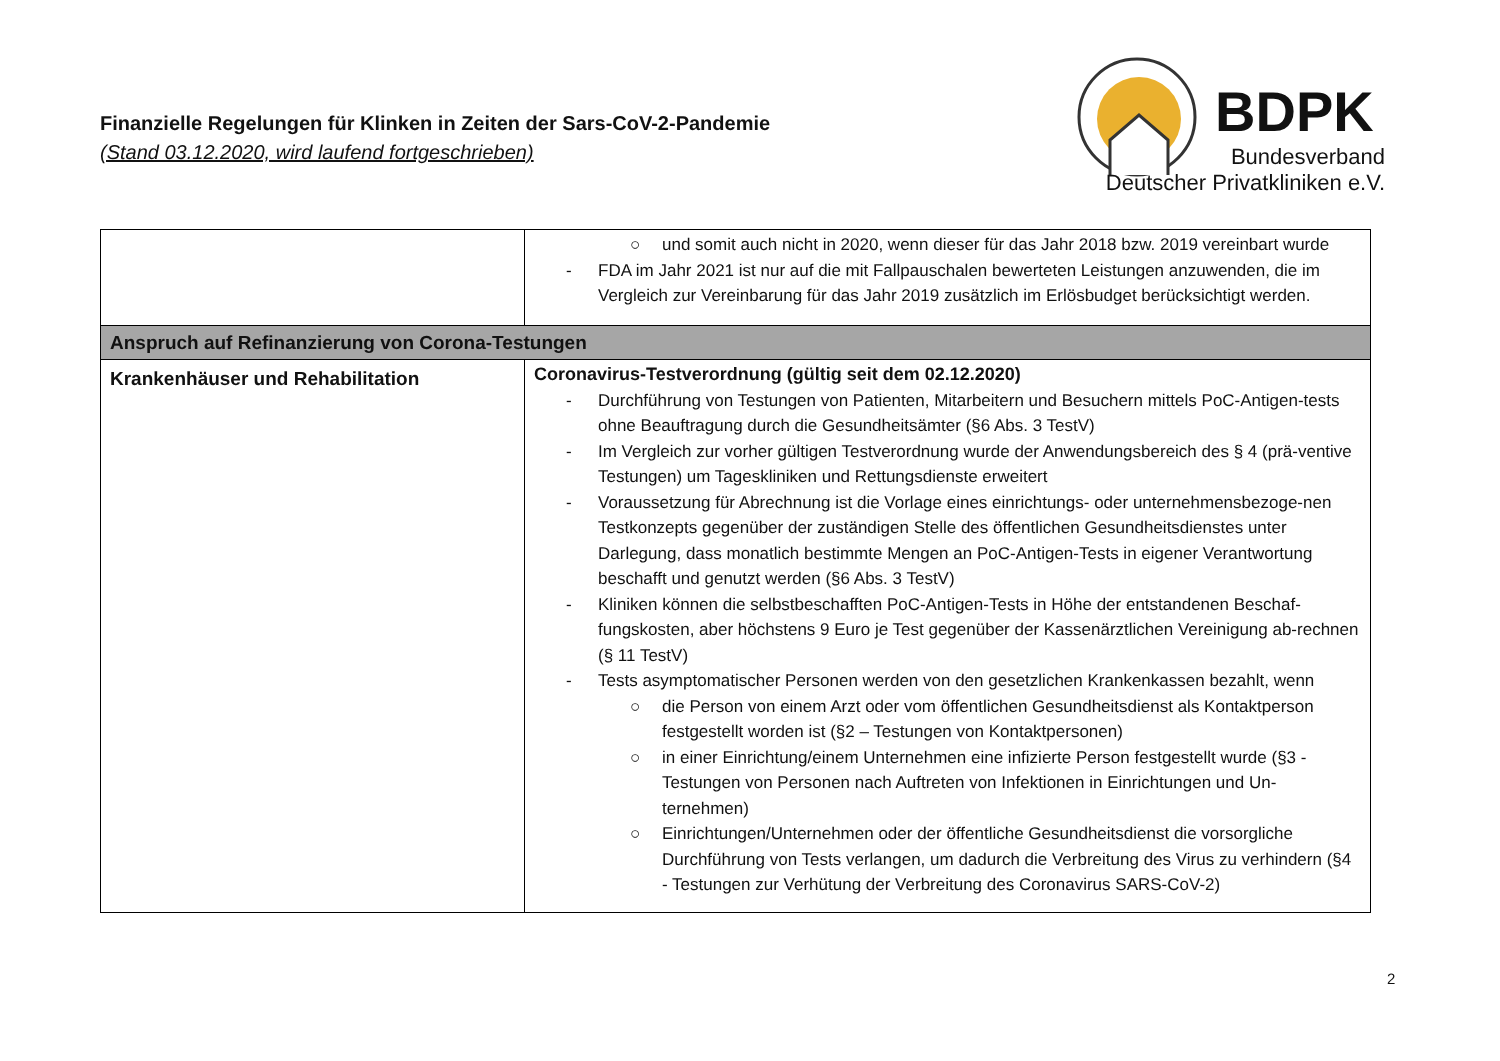Finanzielle Regelungen für Klinken in Zeiten der Sars-CoV-2-Pandemie
(Stand 03.12.2020, wird laufend fortgeschrieben)
BDPK
Bundesverband
Deutscher Privatkliniken e.V.
| | ○ und somit auch nicht in 2020, wenn dieser für das Jahr 2018 bzw. 2019 vereinbart wurde - FDA im Jahr 2021 ist nur auf die mit Fallpauschalen bewerteten Leistungen anzuwenden, die im Vergleich zur Vereinbarung für das Jahr 2019 zusätzlich im Erlösbudget berücksichtigt werden. |
| Anspruch auf Refinanzierung von Corona-Testungen | |
| Krankenhäuser und Rehabilitation | Coronavirus-Testverordnung (gültig seit dem 02.12.2020) - Durchführung von Testungen von Patienten, Mitarbeitern und Besuchern mittels PoC-Antigen-tests ohne Beauftragung durch die Gesundheitsämter (§6 Abs. 3 TestV) - Im Vergleich zur vorher gültigen Testverordnung wurde der Anwendungsbereich des § 4 (prä-ventive Testungen) um Tageskliniken und Rettungsdienste erweitert - Voraussetzung für Abrechnung ist die Vorlage eines einrichtungs- oder unternehmensbezoge-nen Testkonzepts gegenüber der zuständigen Stelle des öffentlichen Gesundheitsdienstes unter Darlegung, dass monatlich bestimmte Mengen an PoC-Antigen-Tests in eigener Verantwortung beschafft und genutzt werden (§6 Abs. 3 TestV) - Kliniken können die selbstbeschafften PoC-Antigen-Tests in Höhe der entstandenen Beschaf-fungskosten, aber höchstens 9 Euro je Test gegenüber der Kassenärztlichen Vereinigung ab-rechnen (§ 11 TestV) - Tests asymptomatischer Personen werden von den gesetzlichen Krankenkassen bezahlt, wenn ○ die Person von einem Arzt oder vom öffentlichen Gesundheitsdienst als Kontaktperson festgestellt worden ist (§2 – Testungen von Kontaktpersonen) ○ in einer Einrichtung/einem Unternehmen eine infizierte Person festgestellt wurde (§3 - Testungen von Personen nach Auftreten von Infektionen in Einrichtungen und Un-ternehmen) ○ Einrichtungen/Unternehmen oder der öffentliche Gesundheitsdienst die vorsorgliche Durchführung von Tests verlangen, um dadurch die Verbreitung des Virus zu verhindern (§4 - Testungen zur Verhütung der Verbreitung des Coronavirus SARS-CoV-2) |
2